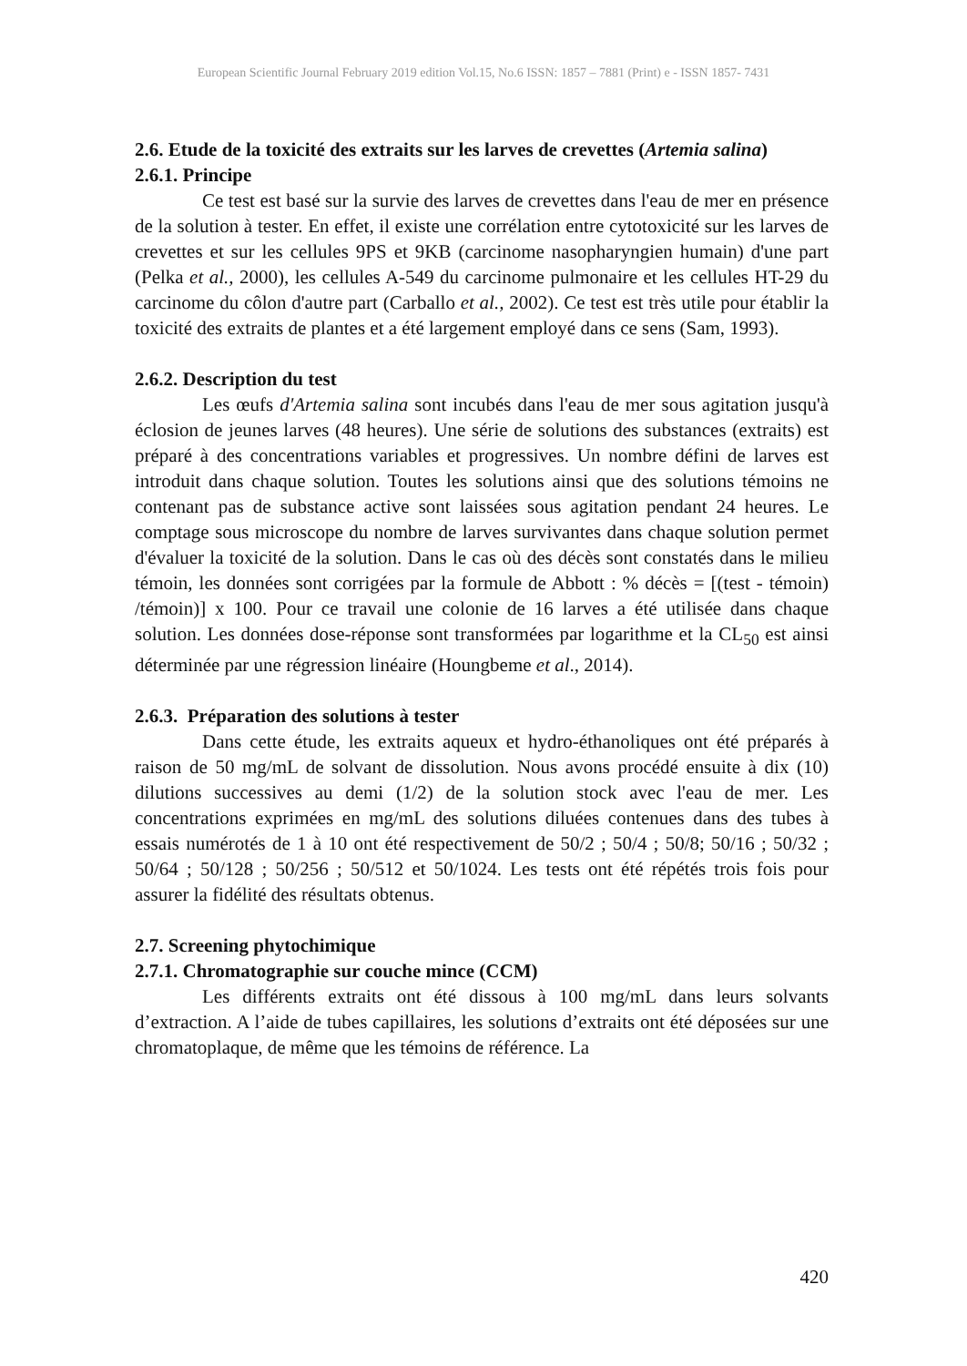European Scientific Journal February 2019 edition Vol.15, No.6 ISSN: 1857 – 7881 (Print) e - ISSN 1857- 7431
2.6. Etude de la toxicité des extraits sur les larves de crevettes (Artemia salina)
2.6.1. Principe
Ce test est basé sur la survie des larves de crevettes dans l'eau de mer en présence de la solution à tester. En effet, il existe une corrélation entre cytotoxicité sur les larves de crevettes et sur les cellules 9PS et 9KB (carcinome nasopharyngien humain) d'une part (Pelka et al., 2000), les cellules A-549 du carcinome pulmonaire et les cellules HT-29 du carcinome du côlon d'autre part (Carballo et al., 2002). Ce test est très utile pour établir la toxicité des extraits de plantes et a été largement employé dans ce sens (Sam, 1993).
2.6.2. Description du test
Les œufs d'Artemia salina sont incubés dans l'eau de mer sous agitation jusqu'à éclosion de jeunes larves (48 heures). Une série de solutions des substances (extraits) est préparé à des concentrations variables et progressives. Un nombre défini de larves est introduit dans chaque solution. Toutes les solutions ainsi que des solutions témoins ne contenant pas de substance active sont laissées sous agitation pendant 24 heures. Le comptage sous microscope du nombre de larves survivantes dans chaque solution permet d'évaluer la toxicité de la solution. Dans le cas où des décès sont constatés dans le milieu témoin, les données sont corrigées par la formule de Abbott : % décès = [(test - témoin) /témoin)] x 100. Pour ce travail une colonie de 16 larves a été utilisée dans chaque solution. Les données dose-réponse sont transformées par logarithme et la CL<sub>50</sub> est ainsi déterminée par une régression linéaire (Houngbeme et al., 2014).
2.6.3. Préparation des solutions à tester
Dans cette étude, les extraits aqueux et hydro-éthanoliques ont été préparés à raison de 50 mg/mL de solvant de dissolution. Nous avons procédé ensuite à dix (10) dilutions successives au demi (1/2) de la solution stock avec l'eau de mer. Les concentrations exprimées en mg/mL des solutions diluées contenues dans des tubes à essais numérotés de 1 à 10 ont été respectivement de 50/2 ; 50/4 ; 50/8; 50/16 ; 50/32 ; 50/64 ; 50/128 ; 50/256 ; 50/512 et 50/1024. Les tests ont été répétés trois fois pour assurer la fidélité des résultats obtenus.
2.7. Screening phytochimique
2.7.1. Chromatographie sur couche mince (CCM)
Les différents extraits ont été dissous à 100 mg/mL dans leurs solvants d’extraction. A l’aide de tubes capillaires, les solutions d’extraits ont été déposées sur une chromatoplaque, de même que les témoins de référence. La
420